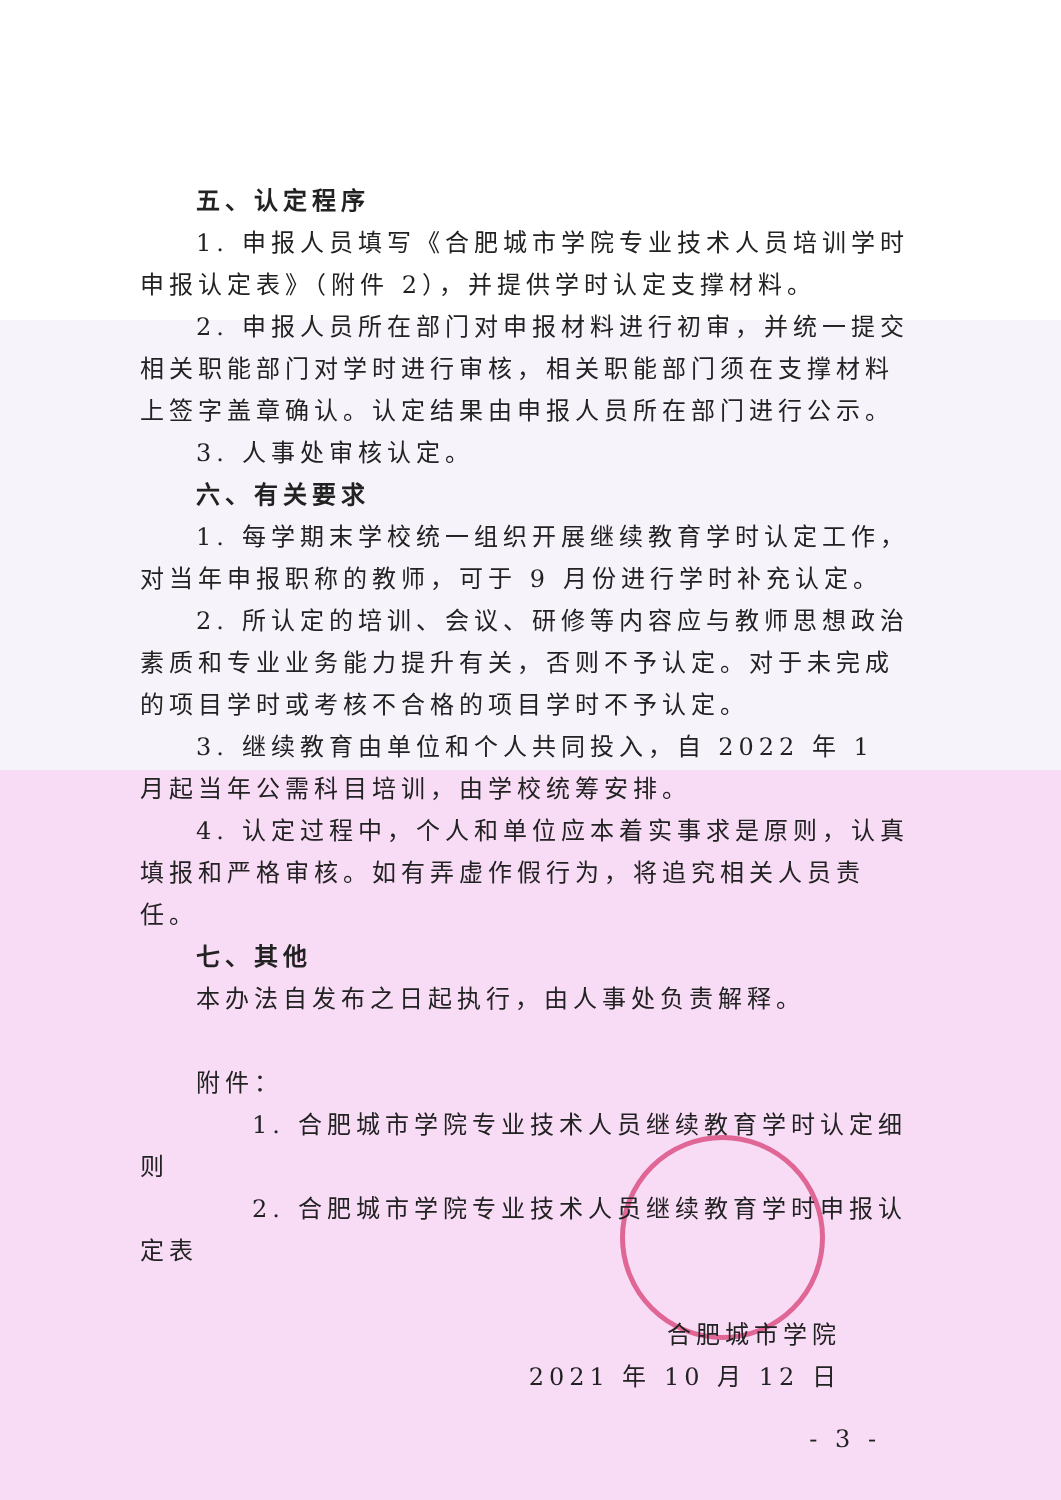五、认定程序
1. 申报人员填写《合肥城市学院专业技术人员培训学时申报认定表》（附件 2），并提供学时认定支撑材料。
2. 申报人员所在部门对申报材料进行初审，并统一提交相关职能部门对学时进行审核，相关职能部门须在支撑材料上签字盖章确认。认定结果由申报人员所在部门进行公示。
3. 人事处审核认定。
六、有关要求
1. 每学期末学校统一组织开展继续教育学时认定工作，对当年申报职称的教师，可于 9 月份进行学时补充认定。
2. 所认定的培训、会议、研修等内容应与教师思想政治素质和专业业务能力提升有关，否则不予认定。对于未完成的项目学时或考核不合格的项目学时不予认定。
3. 继续教育由单位和个人共同投入，自 2022 年 1 月起当年公需科目培训，由学校统筹安排。
4. 认定过程中，个人和单位应本着实事求是原则，认真填报和严格审核。如有弄虚作假行为，将追究相关人员责任。
七、其他
本办法自发布之日起执行，由人事处负责解释。
附件：
1. 合肥城市学院专业技术人员继续教育学时认定细则
2. 合肥城市学院专业技术人员继续教育学时申报认定表
合肥城市学院
2021 年 10 月 12 日
- 3 -